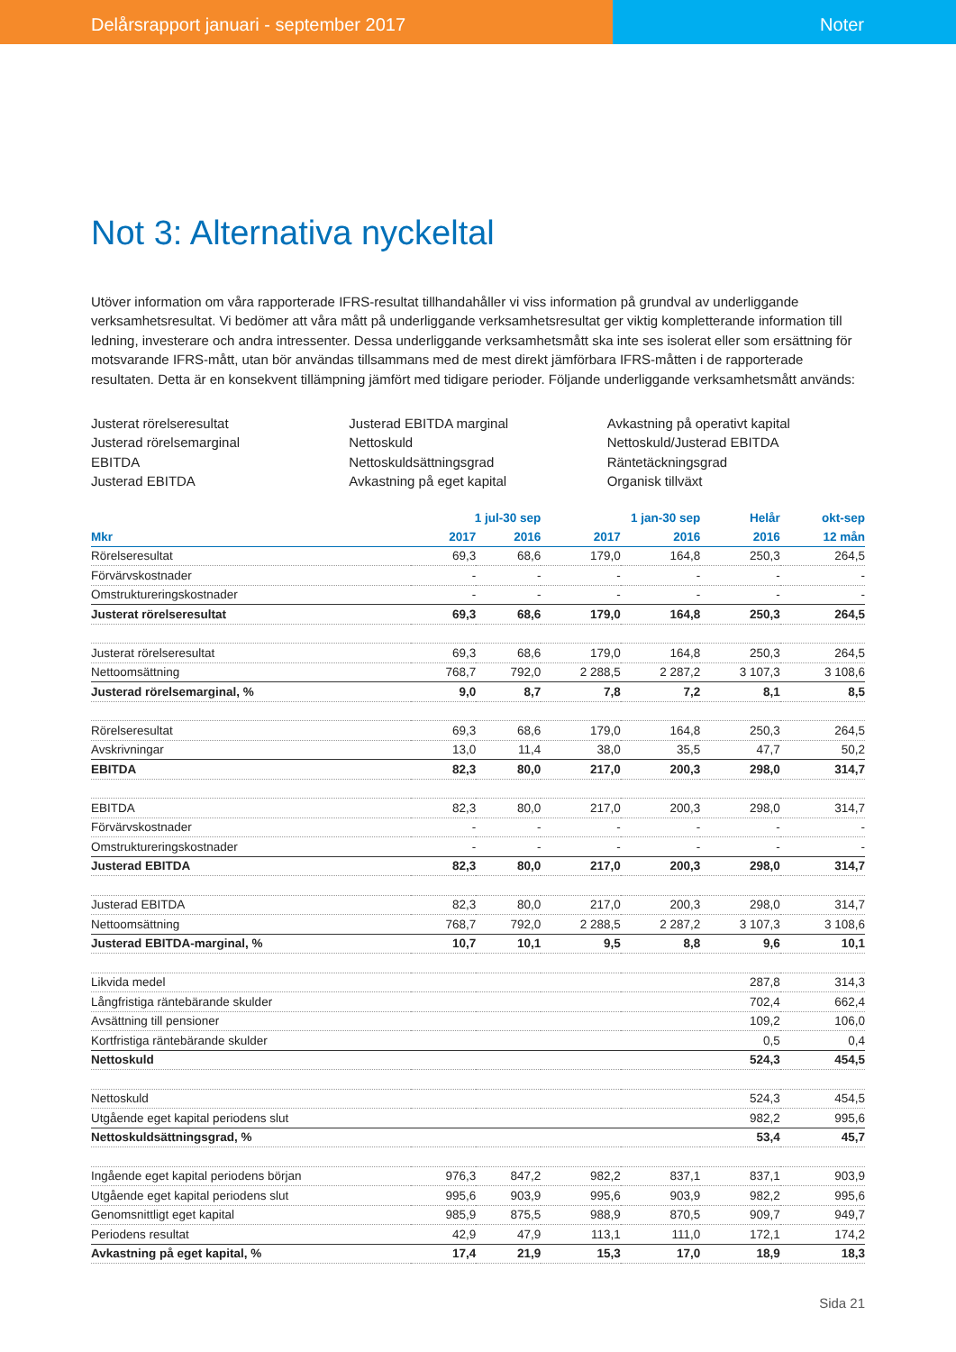Delårsrapport januari - september 2017
Noter
Not 3: Alternativa nyckeltal
Utöver information om våra rapporterade IFRS-resultat tillhandahåller vi viss information på grundval av underliggande verksamhetsresultat. Vi bedömer att våra mått på underliggande verksamhetsresultat ger viktig kompletterande information till ledning, investerare och andra intressenter. Dessa underliggande verksamhetsmått ska inte ses isolerat eller som ersättning för motsvarande IFRS-mått, utan bör användas tillsammans med de mest direkt jämförbara IFRS-måtten i de rapporterade resultaten. Detta är en konsekvent tillämpning jämfört med tidigare perioder. Följande underliggande verksamhetsmått används:
Justerat rörelseresultat
Justerad rörelsemarginal
EBITDA
Justerad EBITDA
Justerad EBITDA marginal
Nettoskuld
Nettoskuldsättningsgrad
Avkastning på eget kapital
Avkastning på operativt kapital
Nettoskuld/Justerad EBITDA
Räntetäckningsgrad
Organisk tillväxt
| | 1 jul-30 sep | | 1 jan-30 sep | | Helår | okt-sep |
| --- | --- | --- | --- | --- | --- | --- |
| Mkr | 2017 | 2016 | 2017 | 2016 | 2016 | 12 mån |
| Rörelseresultat | 69,3 | 68,6 | 179,0 | 164,8 | 250,3 | 264,5 |
| Förvärvskostnader | - | - | - | - | - | - |
| Omstruktureringskostnader | - | - | - | - | - | - |
| Justerat rörelseresultat | 69,3 | 68,6 | 179,0 | 164,8 | 250,3 | 264,5 |
| Justerat rörelseresultat | 69,3 | 68,6 | 179,0 | 164,8 | 250,3 | 264,5 |
| Nettoomsättning | 768,7 | 792,0 | 2 288,5 | 2 287,2 | 3 107,3 | 3 108,6 |
| Justerad rörelsemarginal, % | 9,0 | 8,7 | 7,8 | 7,2 | 8,1 | 8,5 |
| Rörelseresultat | 69,3 | 68,6 | 179,0 | 164,8 | 250,3 | 264,5 |
| Avskrivningar | 13,0 | 11,4 | 38,0 | 35,5 | 47,7 | 50,2 |
| EBITDA | 82,3 | 80,0 | 217,0 | 200,3 | 298,0 | 314,7 |
| EBITDA | 82,3 | 80,0 | 217,0 | 200,3 | 298,0 | 314,7 |
| Förvärvskostnader | - | - | - | - | - | - |
| Omstruktureringskostnader | - | - | - | - | - | - |
| Justerad EBITDA | 82,3 | 80,0 | 217,0 | 200,3 | 298,0 | 314,7 |
| Justerad EBITDA | 82,3 | 80,0 | 217,0 | 200,3 | 298,0 | 314,7 |
| Nettoomsättning | 768,7 | 792,0 | 2 288,5 | 2 287,2 | 3 107,3 | 3 108,6 |
| Justerad EBITDA-marginal, % | 10,7 | 10,1 | 9,5 | 8,8 | 9,6 | 10,1 |
| Likvida medel | | | | | 287,8 | 314,3 |
| Långfristiga räntebärande skulder | | | | | 702,4 | 662,4 |
| Avsättning till pensioner | | | | | 109,2 | 106,0 |
| Kortfristiga räntebärande skulder | | | | | 0,5 | 0,4 |
| Nettoskuld | | | | | 524,3 | 454,5 |
| Nettoskuld | | | | | 524,3 | 454,5 |
| Utgående eget kapital periodens slut | | | | | 982,2 | 995,6 |
| Nettoskuldsättningsgrad, % | | | | | 53,4 | 45,7 |
| Ingående eget kapital periodens början | 976,3 | 847,2 | 982,2 | 837,1 | 837,1 | 903,9 |
| Utgående eget kapital periodens slut | 995,6 | 903,9 | 995,6 | 903,9 | 982,2 | 995,6 |
| Genomsnittligt eget kapital | 985,9 | 875,5 | 988,9 | 870,5 | 909,7 | 949,7 |
| Periodens resultat | 42,9 | 47,9 | 113,1 | 111,0 | 172,1 | 174,2 |
| Avkastning på eget kapital, % | 17,4 | 21,9 | 15,3 | 17,0 | 18,9 | 18,3 |
Sida 21